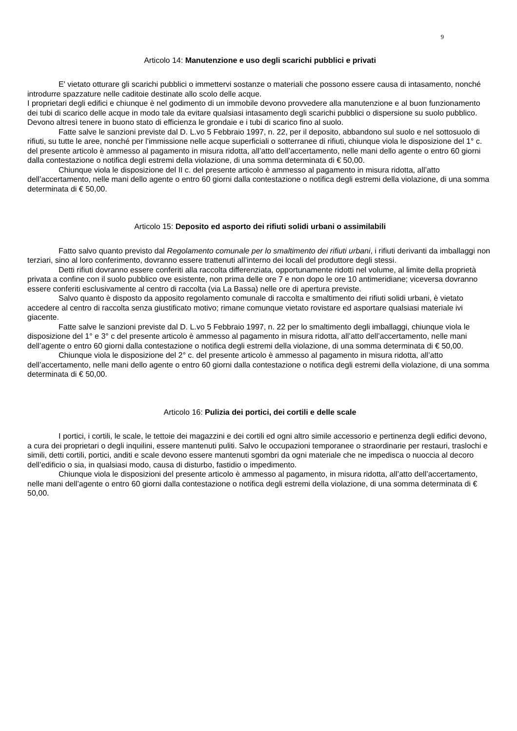9
Articolo 14: Manutenzione e uso degli scarichi pubblici e privati
E' vietato otturare gli scarichi pubblici o immettervi sostanze o materiali che possono essere causa di intasamento, nonché introdurre spazzature nelle caditoie destinate allo scolo delle acque.
I proprietari degli edifici e chiunque è nel godimento di un immobile devono provvedere alla manutenzione e al buon funzionamento dei tubi di scarico delle acque in modo tale da evitare qualsiasi intasamento degli scarichi pubblici o dispersione su suolo pubblico. Devono altresì tenere in buono stato di efficienza le grondaie e i tubi di scarico fino al suolo.
Fatte salve le sanzioni previste dal D. L.vo 5 Febbraio 1997, n. 22, per il deposito, abbandono sul suolo e nel sottosuolo di rifiuti, su tutte le aree, nonché per l’immissione nelle acque superficiali o sotterranee di rifiuti, chiunque viola le disposizione del 1° c. del presente articolo è ammesso al pagamento in misura ridotta, all’atto dell’accertamento, nelle mani dello agente o entro 60 giorni dalla contestazione o notifica degli estremi della violazione, di una somma determinata di € 50,00.
Chiunque viola le disposizione del II c. del presente articolo è ammesso al pagamento in misura ridotta, all’atto dell’accertamento, nelle mani dello agente o entro 60 giorni dalla contestazione o notifica degli estremi della violazione, di una somma determinata di € 50,00.
Articolo 15: Deposito ed asporto dei rifiuti solidi urbani o assimilabili
Fatto salvo quanto previsto dal Regolamento comunale per lo smaltimento dei rifiuti urbani, i rifiuti derivanti da imballaggi non terziari, sino al loro conferimento, dovranno essere trattenuti all’interno dei locali del produttore degli stessi.
Detti rifiuti dovranno essere conferiti alla raccolta differenziata, opportunamente ridotti nel volume, al limite della proprietà privata a confine con il suolo pubblico ove esistente, non prima delle ore 7 e non dopo le ore 10 antimeridiane; viceversa dovranno essere conferiti esclusivamente al centro di raccolta (via La Bassa) nelle ore di apertura previste.
Salvo quanto è disposto da apposito regolamento comunale di raccolta e smaltimento dei rifiuti solidi urbani, è vietato accedere al centro di raccolta senza giustificato motivo; rimane comunque vietato rovistare ed asportare qualsiasi materiale ivi giacente.
Fatte salve le sanzioni previste dal D. L.vo 5 Febbraio 1997, n. 22 per lo smaltimento degli imballaggi, chiunque viola le disposizione del 1° e 3° c del presente articolo è ammesso al pagamento in misura ridotta, all’atto dell’accertamento, nelle mani dell’agente o entro 60 giorni dalla contestazione o notifica degli estremi della violazione, di una somma determinata di € 50,00.
Chiunque viola le disposizione del 2° c. del presente articolo è ammesso al pagamento in misura ridotta, all’atto dell’accertamento, nelle mani dello agente o entro 60 giorni dalla contestazione o notifica degli estremi della violazione, di una somma determinata di € 50,00.
Articolo 16: Pulizia dei portici, dei cortili e delle scale
I portici, i cortili, le scale, le tettoie dei magazzini e dei cortili ed ogni altro simile accessorio e pertinenza degli edifici devono, a cura dei proprietari o degli inquilini, essere mantenuti puliti. Salvo le occupazioni temporanee o straordinarie per restauri, traslochi e simili, detti cortili, portici, anditi e scale devono essere mantenuti sgombri da ogni materiale che ne impedisca o nuoccia al decoro dell’edificio o sia, in qualsiasi modo, causa di disturbo, fastidio o impedimento.
Chiunque viola le disposizioni del presente articolo è ammesso al pagamento, in misura ridotta, all’atto dell’accertamento, nelle mani dell’agente o entro 60 giorni dalla contestazione o notifica degli estremi della violazione, di una somma determinata di € 50,00.